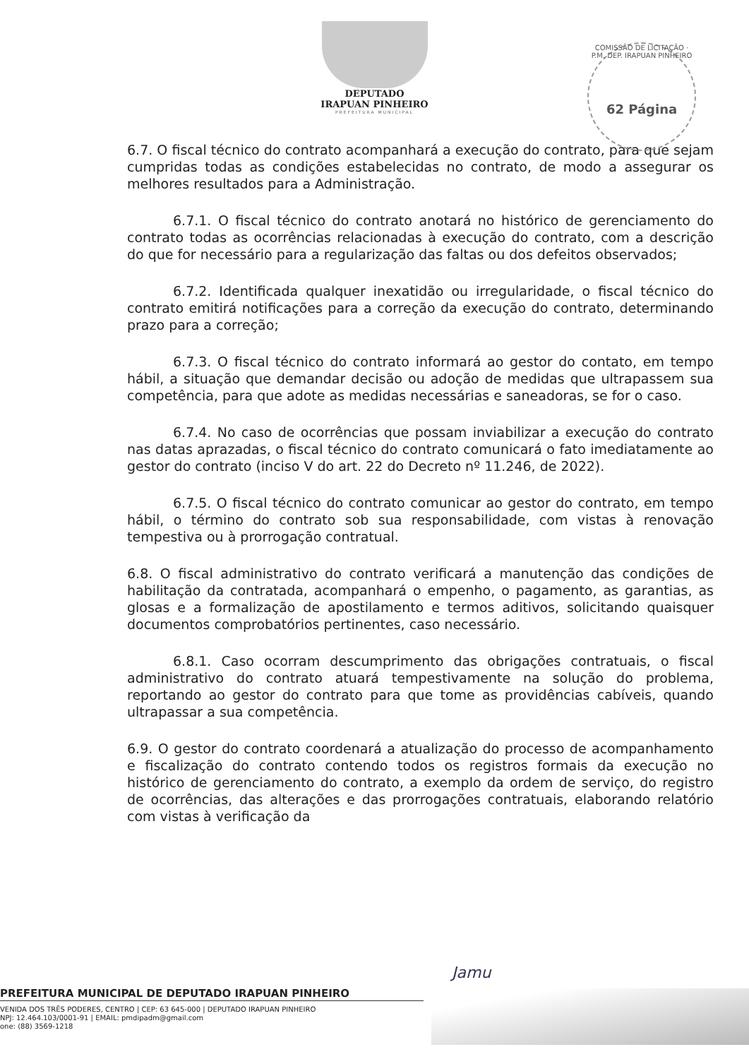DEPUTADO
IRAPUAN PINHEIRO
PREFEITURA MUNICIPAL
COMISSÃO DE LICITAÇÃO · P.M. DEP. IRAPUAN PINHEIRO
62 Página
6.7. O fiscal técnico do contrato acompanhará a execução do contrato, para que sejam cumpridas todas as condições estabelecidas no contrato, de modo a assegurar os melhores resultados para a Administração.
6.7.1. O fiscal técnico do contrato anotará no histórico de gerenciamento do contrato todas as ocorrências relacionadas à execução do contrato, com a descrição do que for necessário para a regularização das faltas ou dos defeitos observados;
6.7.2. Identificada qualquer inexatidão ou irregularidade, o fiscal técnico do contrato emitirá notificações para a correção da execução do contrato, determinando prazo para a correção;
6.7.3. O fiscal técnico do contrato informará ao gestor do contato, em tempo hábil, a situação que demandar decisão ou adoção de medidas que ultrapassem sua competência, para que adote as medidas necessárias e saneadoras, se for o caso.
6.7.4. No caso de ocorrências que possam inviabilizar a execução do contrato nas datas aprazadas, o fiscal técnico do contrato comunicará o fato imediatamente ao gestor do contrato (inciso V do art. 22 do Decreto nº 11.246, de 2022).
6.7.5. O fiscal técnico do contrato comunicar ao gestor do contrato, em tempo hábil, o término do contrato sob sua responsabilidade, com vistas à renovação tempestiva ou à prorrogação contratual.
6.8. O fiscal administrativo do contrato verificará a manutenção das condições de habilitação da contratada, acompanhará o empenho, o pagamento, as garantias, as glosas e a formalização de apostilamento e termos aditivos, solicitando quaisquer documentos comprobatórios pertinentes, caso necessário.
6.8.1. Caso ocorram descumprimento das obrigações contratuais, o fiscal administrativo do contrato atuará tempestivamente na solução do problema, reportando ao gestor do contrato para que tome as providências cabíveis, quando ultrapassar a sua competência.
6.9. O gestor do contrato coordenará a atualização do processo de acompanhamento e fiscalização do contrato contendo todos os registros formais da execução no histórico de gerenciamento do contrato, a exemplo da ordem de serviço, do registro de ocorrências, das alterações e das prorrogações contratuais, elaborando relatório com vistas à verificação da
Jamu
PREFEITURA MUNICIPAL DE DEPUTADO IRAPUAN PINHEIRO
VENIDA DOS TRÊS PODERES, CENTRO | CEP: 63 645-000 | DEPUTADO IRAPUAN PINHEIRO
NPJ: 12.464.103/0001-91 | EMAIL: pmdipadm@gmail.com
one: (88) 3569-1218